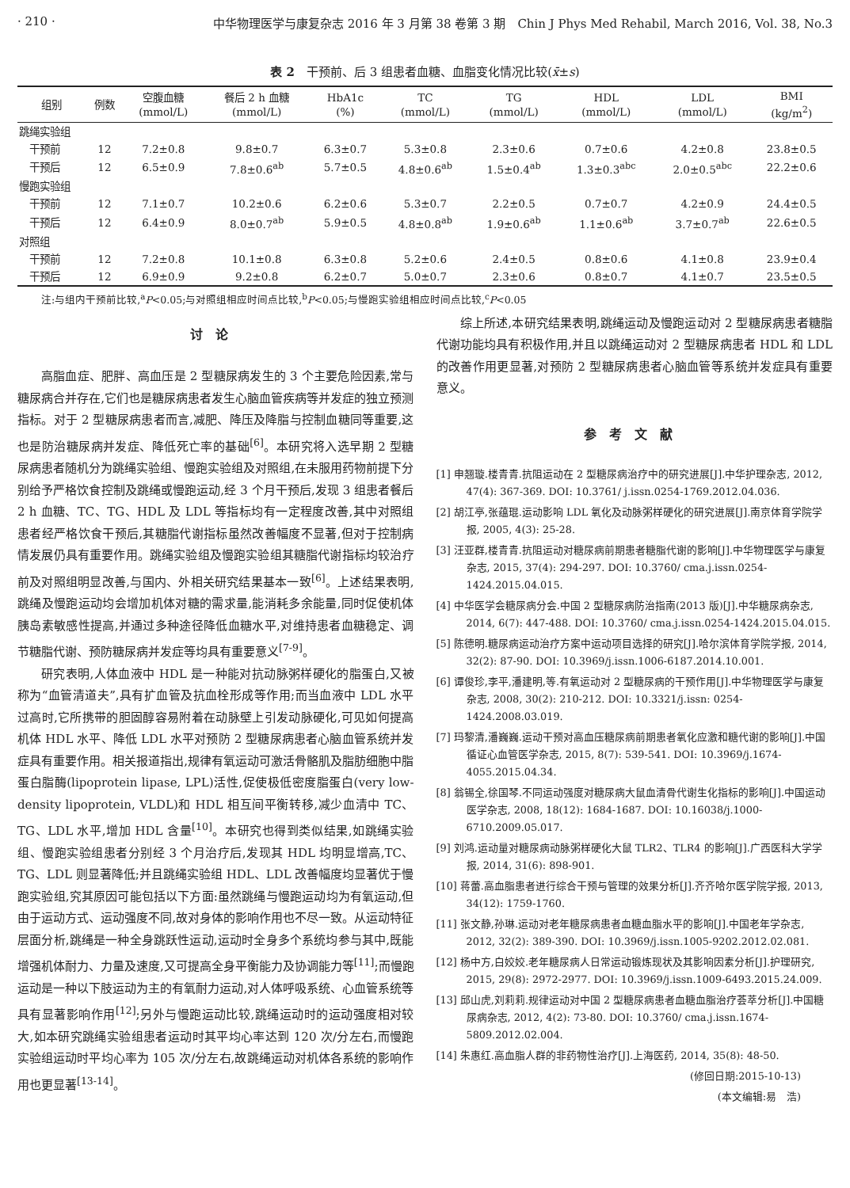· 210 · 中华物理医学与康复杂志 2016 年 3 月第 38 卷第 3 期　Chin J Phys Med Rehabil, March 2016, Vol. 38, No.3
表 2　干预前、后 3 组患者血糖、血脂变化情况比较(x̄±s)
| 组别 | 例数 | 空腹血糖 (mmol/L) | 餐后 2 h 血糖 (mmol/L) | HbA1c (%) | TC (mmol/L) | TG (mmol/L) | HDL (mmol/L) | LDL (mmol/L) | BMI (kg/m<sup>2</sup>) |
| --- | --- | --- | --- | --- | --- | --- | --- | --- | --- |
| 跳绳实验组 | | | | | | | | | |
| 干预前 | 12 | 7.2±0.8 | 9.8±0.7 | 6.3±0.7 | 5.3±0.8 | 2.3±0.6 | 0.7±0.6 | 4.2±0.8 | 23.8±0.5 |
| 干预后 | 12 | 6.5±0.9 | 7.8±0.6<sup>ab</sup> | 5.7±0.5 | 4.8±0.6<sup>ab</sup> | 1.5±0.4<sup>ab</sup> | 1.3±0.3<sup>abc</sup> | 2.0±0.5<sup>abc</sup> | 22.2±0.6 |
| 慢跑实验组 | | | | | | | | | |
| 干预前 | 12 | 7.1±0.7 | 10.2±0.6 | 6.2±0.6 | 5.3±0.7 | 2.2±0.5 | 0.7±0.7 | 4.2±0.9 | 24.4±0.5 |
| 干预后 | 12 | 6.4±0.9 | 8.0±0.7<sup>ab</sup> | 5.9±0.5 | 4.8±0.8<sup>ab</sup> | 1.9±0.6<sup>ab</sup> | 1.1±0.6<sup>ab</sup> | 3.7±0.7<sup>ab</sup> | 22.6±0.5 |
| 对照组 | | | | | | | | | |
| 干预前 | 12 | 7.2±0.8 | 10.1±0.8 | 6.3±0.8 | 5.2±0.6 | 2.4±0.5 | 0.8±0.6 | 4.1±0.8 | 23.9±0.4 |
| 干预后 | 12 | 6.9±0.9 | 9.2±0.8 | 6.2±0.7 | 5.0±0.7 | 2.3±0.6 | 0.8±0.7 | 4.1±0.7 | 23.5±0.5 |
注:与组内干预前比较,<sup>a</sup>P<0.05;与对照组相应时间点比较,<sup>b</sup>P<0.05;与慢跑实验组相应时间点比较,<sup>c</sup>P<0.05
讨论
高脂血症、肥胖、高血压是 2 型糖尿病发生的 3 个主要危险因素,常与糖尿病合并存在,它们也是糖尿病患者发生心脑血管疾病等并发症的独立预测指标。对于 2 型糖尿病患者而言,减肥、降压及降脂与控制血糖同等重要,这也是防治糖尿病并发症、降低死亡率的基础<sup>[6]</sup>。本研究将入选早期 2 型糖尿病患者随机分为跳绳实验组、慢跑实验组及对照组,在未服用药物前提下分别给予严格饮食控制及跳绳或慢跑运动,经 3 个月干预后,发现 3 组患者餐后 2 h 血糖、TC、TG、HDL 及 LDL 等指标均有一定程度改善,其中对照组患者经严格饮食干预后,其糖脂代谢指标虽然改善幅度不显著,但对于控制病情发展仍具有重要作用。跳绳实验组及慢跑实验组其糖脂代谢指标均较治疗前及对照组明显改善,与国内、外相关研究结果基本一致<sup>[6]</sup>。上述结果表明,跳绳及慢跑运动均会增加机体对糖的需求量,能消耗多余能量,同时促使机体胰岛素敏感性提高,并通过多种途径降低血糖水平,对维持患者血糖稳定、调节糖脂代谢、预防糖尿病并发症等均具有重要意义<sup>[7-9]</sup>。
研究表明,人体血液中 HDL 是一种能对抗动脉粥样硬化的脂蛋白,又被称为“血管清道夫”,具有扩血管及抗血栓形成等作用;而当血液中 LDL 水平过高时,它所携带的胆固醇容易附着在动脉壁上引发动脉硬化,可见如何提高机体 HDL 水平、降低 LDL 水平对预防 2 型糖尿病患者心脑血管系统并发症具有重要作用。相关报道指出,规律有氧运动可激活骨骼肌及脂肪细胞中脂蛋白脂酶(lipoprotein lipase, LPL)活性,促使极低密度脂蛋白(very low-density lipoprotein, VLDL)和 HDL 相互间平衡转移,减少血清中 TC、TG、LDL 水平,增加 HDL 含量<sup>[10]</sup>。本研究也得到类似结果,如跳绳实验组、慢跑实验组患者分别经 3 个月治疗后,发现其 HDL 均明显增高,TC、TG、LDL 则显著降低;并且跳绳实验组 HDL、LDL 改善幅度均显著优于慢跑实验组,究其原因可能包括以下方面:虽然跳绳与慢跑运动均为有氧运动,但由于运动方式、运动强度不同,故对身体的影响作用也不尽一致。从运动特征层面分析,跳绳是一种全身跳跃性运动,运动时全身多个系统均参与其中,既能增强机体耐力、力量及速度,又可提高全身平衡能力及协调能力等<sup>[11]</sup>;而慢跑运动是一种以下肢运动为主的有氧耐力运动,对人体呼吸系统、心血管系统等具有显著影响作用<sup>[12]</sup>;另外与慢跑运动比较,跳绳运动时的运动强度相对较大,如本研究跳绳实验组患者运动时其平均心率达到 120 次/分左右,而慢跑实验组运动时平均心率为 105 次/分左右,故跳绳运动对机体各系统的影响作用也更显著<sup>[13-14]</sup>。
综上所述,本研究结果表明,跳绳运动及慢跑运动对 2 型糖尿病患者糖脂代谢功能均具有积极作用,并且以跳绳运动对 2 型糖尿病患者 HDL 和 LDL 的改善作用更显著,对预防 2 型糖尿病患者心脑血管等系统并发症具有重要意义。
参考文献
[1] 申翘璇.楼青青.抗阻运动在 2 型糖尿病治疗中的研究进展[J].中华护理杂志, 2012, 47(4): 367-369. DOI: 10.3761/ j.issn.0254-1769.2012.04.036.
[2] 胡江亭,张蕴琨.运动影响 LDL 氧化及动脉粥样硬化的研究进展[J].南京体育学院学报, 2005, 4(3): 25-28.
[3] 汪亚群,楼青青.抗阻运动对糖尿病前期患者糖脂代谢的影响[J].中华物理医学与康复杂志, 2015, 37(4): 294-297. DOI: 10.3760/ cma.j.issn.0254-1424.2015.04.015.
[4] 中华医学会糖尿病分会.中国 2 型糖尿病防治指南(2013 版)[J].中华糖尿病杂志, 2014, 6(7): 447-488. DOI: 10.3760/ cma.j.issn.0254-1424.2015.04.015.
[5] 陈德明.糖尿病运动治疗方案中运动项目选择的研究[J].哈尔滨体育学院学报, 2014, 32(2): 87-90. DOI: 10.3969/j.issn.1006-6187.2014.10.001.
[6] 谭俊珍,李平,潘建明,等.有氧运动对 2 型糖尿病的干预作用[J].中华物理医学与康复杂志, 2008, 30(2): 210-212. DOI: 10.3321/j.issn: 0254-1424.2008.03.019.
[7] 玛黎清,潘巍巍.运动干预对高血压糖尿病前期患者氧化应激和糖代谢的影响[J].中国循证心血管医学杂志, 2015, 8(7): 539-541. DOI: 10.3969/j.1674-4055.2015.04.34.
[8] 翁锡全,徐国琴.不同运动强度对糖尿病大鼠血清骨代谢生化指标的影响[J].中国运动医学杂志, 2008, 18(12): 1684-1687. DOI: 10.16038/j.1000-6710.2009.05.017.
[9] 刘鸿.运动量对糖尿病动脉粥样硬化大鼠 TLR2、TLR4 的影响[J].广西医科大学学报, 2014, 31(6): 898-901.
[10] 蒋蕾.高血脂患者进行综合干预与管理的效果分析[J].齐齐哈尔医学院学报, 2013, 34(12): 1759-1760.
[11] 张文静,孙琳.运动对老年糖尿病患者血糖血脂水平的影响[J].中国老年学杂志, 2012, 32(2): 389-390. DOI: 10.3969/j.issn.1005-9202.2012.02.081.
[12] 杨中方,白姣姣.老年糖尿病人日常运动锻炼现状及其影响因素分析[J].护理研究, 2015, 29(8): 2972-2977. DOI: 10.3969/j.issn.1009-6493.2015.24.009.
[13] 邱山虎,刘莉莉.规律运动对中国 2 型糖尿病患者血糖血脂治疗荟萃分析[J].中国糖尿病杂志, 2012, 4(2): 73-80. DOI: 10.3760/ cma.j.issn.1674-5809.2012.02.004.
[14] 朱惠红.高血脂人群的非药物性治疗[J].上海医药, 2014, 35(8): 48-50.
(修回日期:2015-10-13)
(本文编辑:易　浩)